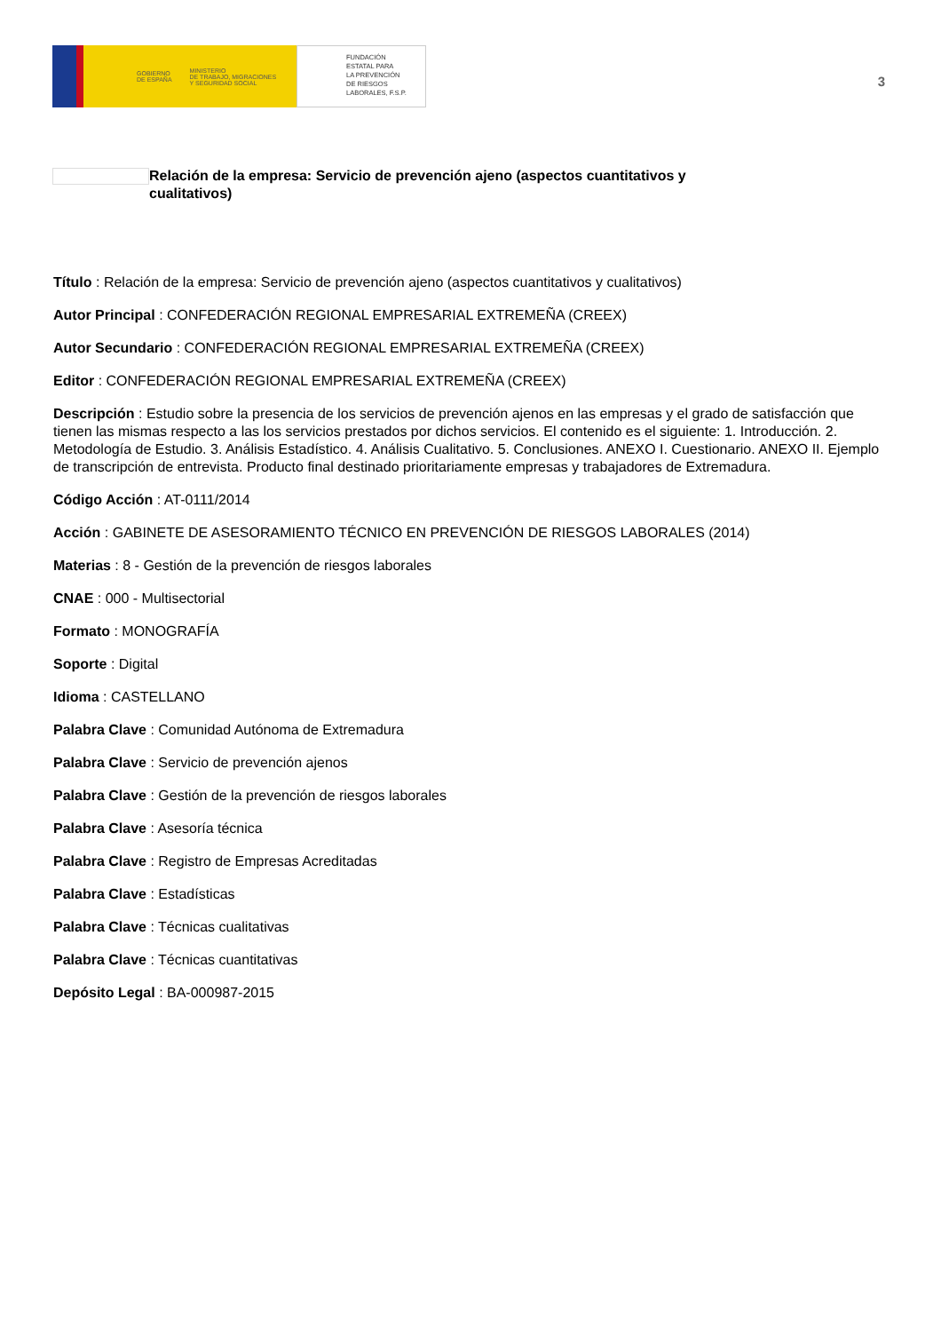GOBIERNO
DE ESPAÑA MINISTERIO
DE TRABAJO, MIGRACIONES
Y SEGURIDAD SOCIAL
FUNDACIÓN
ESTATAL PARA
LA PREVENCIÓN
DE RIESGOS
LABORALES, F.S.P.
3
Relación de la empresa: Servicio de prevención ajeno (aspectos cuantitativos y cualitativos)
Título : Relación de la empresa: Servicio de prevención ajeno (aspectos cuantitativos y cualitativos)
Autor Principal : CONFEDERACIÓN REGIONAL EMPRESARIAL EXTREMEÑA (CREEX)
Autor Secundario : CONFEDERACIÓN REGIONAL EMPRESARIAL EXTREMEÑA (CREEX)
Editor : CONFEDERACIÓN REGIONAL EMPRESARIAL EXTREMEÑA (CREEX)
Descripción : Estudio sobre la presencia de los servicios de prevención ajenos en las empresas y el grado de satisfacción que tienen las mismas respecto a las los servicios prestados por dichos servicios. El contenido es el siguiente: 1. Introducción. 2. Metodología de Estudio. 3. Análisis Estadístico. 4. Análisis Cualitativo. 5. Conclusiones. ANEXO I. Cuestionario. ANEXO II. Ejemplo de transcripción de entrevista. Producto final destinado prioritariamente empresas y trabajadores de Extremadura.
Código Acción : AT-0111/2014
Acción : GABINETE DE ASESORAMIENTO TÉCNICO EN PREVENCIÓN DE RIESGOS LABORALES (2014)
Materias : 8 - Gestión de la prevención de riesgos laborales
CNAE : 000 - Multisectorial
Formato : MONOGRAFÍA
Soporte : Digital
Idioma : CASTELLANO
Palabra Clave : Comunidad Autónoma de Extremadura
Palabra Clave : Servicio de prevención ajenos
Palabra Clave : Gestión de la prevención de riesgos laborales
Palabra Clave : Asesoría técnica
Palabra Clave : Registro de Empresas Acreditadas
Palabra Clave : Estadísticas
Palabra Clave : Técnicas cualitativas
Palabra Clave : Técnicas cuantitativas
Depósito Legal : BA-000987-2015